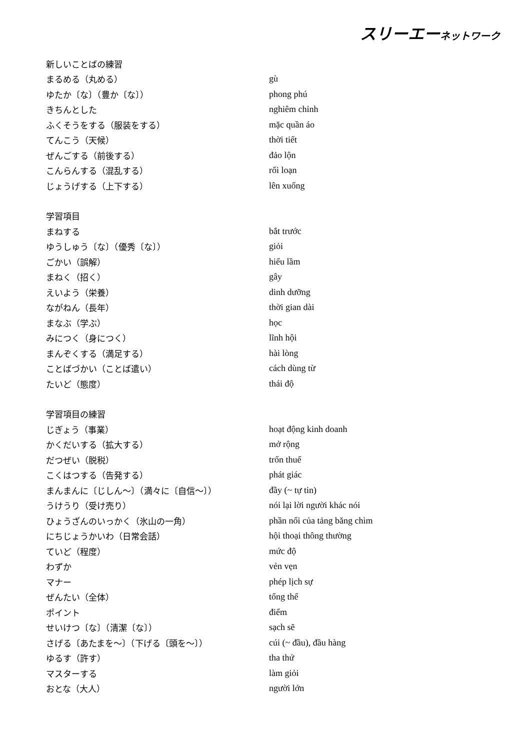スリーエーネットワーク
| 新しいことばの練習 | |
| まるめる（丸める） | gù |
| ゆたか〔な〕（豊か〔な〕） | phong phú |
| きちんとした | nghiêm chỉnh |
| ふくそうをする（服装をする） | mặc quần áo |
| てんこう（天候） | thời tiết |
| ぜんごする（前後する） | đảo lộn |
| こんらんする（混乱する） | rối loạn |
| じょうげする（上下する） | lên xuống |
| 学習項目 | |
| まねする | bắt trước |
| ゆうしゅう〔な〕（優秀〔な〕） | giỏi |
| ごかい（誤解） | hiểu lầm |
| まねく（招く） | gây |
| えいよう（栄養） | dinh dưỡng |
| ながねん（長年） | thời gian dài |
| まなぶ（学ぶ） | học |
| みにつく（身につく） | lĩnh hội |
| まんぞくする（満足する） | hài lòng |
| ことばづかい（ことば遣い） | cách dùng từ |
| たいど（態度） | thái độ |
| 学習項目の練習 | |
| じぎょう（事業） | hoạt động kinh doanh |
| かくだいする（拡大する） | mở rộng |
| だつぜい（脱税） | trốn thuế |
| こくはつする（告発する） | phát giác |
| まんまんに〔じしん～〕（満々に〔自信～〕） | đầy (~ tự tin) |
| うけうり（受け売り） | nói lại lời người khác nói |
| ひょうざんのいっかく（氷山の一角） | phần nổi của tảng băng chìm |
| にちじょうかいわ（日常会話） | hội thoại thông thường |
| ていど（程度） | mức độ |
| わずか | vẻn vẹn |
| マナー | phép lịch sự |
| ぜんたい（全体） | tổng thể |
| ポイント | điểm |
| せいけつ〔な〕（清潔〔な〕） | sạch sẽ |
| さげる〔あたまを～〕（下げる〔頭を～〕） | cúi (~ đầu), đầu hàng |
| ゆるす（許す） | tha thứ |
| マスターする | làm giỏi |
| おとな（大人） | người lớn |